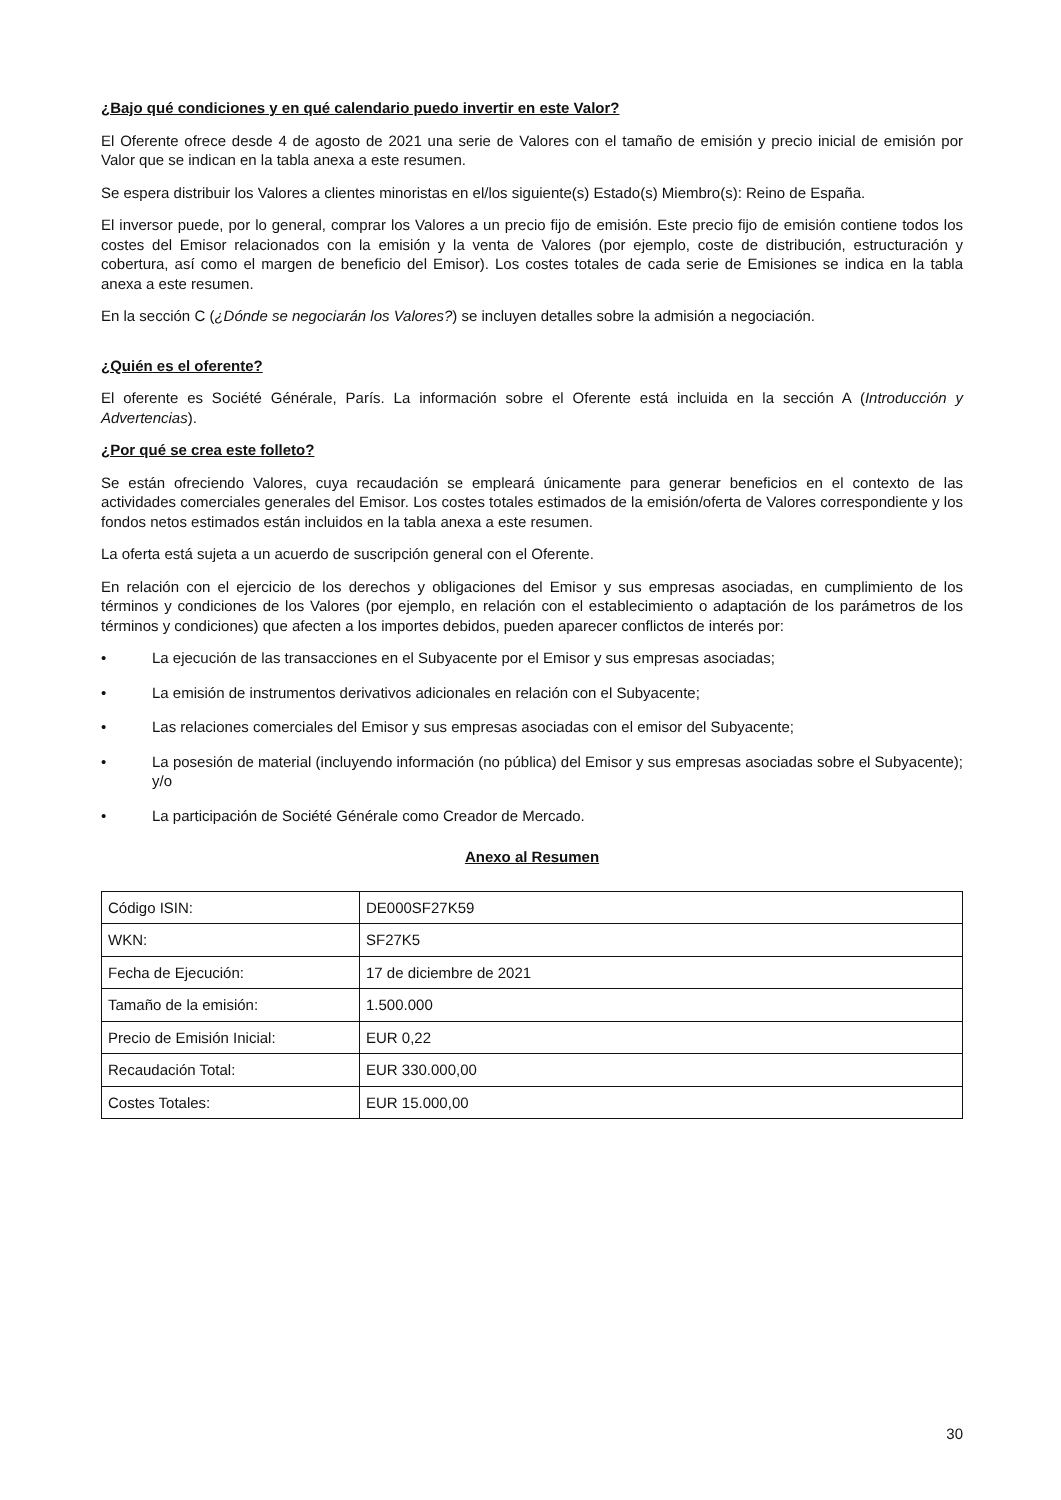¿Bajo qué condiciones y en qué calendario puedo invertir en este Valor?
El Oferente ofrece desde 4 de agosto de 2021 una serie de Valores con el tamaño de emisión y precio inicial de emisión por Valor que se indican en la tabla anexa a este resumen.
Se espera distribuir los Valores a clientes minoristas en el/los siguiente(s) Estado(s) Miembro(s): Reino de España.
El inversor puede, por lo general, comprar los Valores a un precio fijo de emisión. Este precio fijo de emisión contiene todos los costes del Emisor relacionados con la emisión y la venta de Valores (por ejemplo, coste de distribución, estructuración y cobertura, así como el margen de beneficio del Emisor). Los costes totales de cada serie de Emisiones se indica en la tabla anexa a este resumen.
En la sección C (¿Dónde se negociarán los Valores?) se incluyen detalles sobre la admisión a negociación.
¿Quién es el oferente?
El oferente es Société Générale, París. La información sobre el Oferente está incluida en la sección A (Introducción y Advertencias).
¿Por qué se crea este folleto?
Se están ofreciendo Valores, cuya recaudación se empleará únicamente para generar beneficios en el contexto de las actividades comerciales generales del Emisor. Los costes totales estimados de la emisión/oferta de Valores correspondiente y los fondos netos estimados están incluidos en la tabla anexa a este resumen.
La oferta está sujeta a un acuerdo de suscripción general con el Oferente.
En relación con el ejercicio de los derechos y obligaciones del Emisor y sus empresas asociadas, en cumplimiento de los términos y condiciones de los Valores (por ejemplo, en relación con el establecimiento o adaptación de los parámetros de los términos y condiciones) que afecten a los importes debidos, pueden aparecer conflictos de interés por:
• La ejecución de las transacciones en el Subyacente por el Emisor y sus empresas asociadas;
• La emisión de instrumentos derivativos adicionales en relación con el Subyacente;
• Las relaciones comerciales del Emisor y sus empresas asociadas con el emisor del Subyacente;
• La posesión de material (incluyendo información (no pública) del Emisor y sus empresas asociadas sobre el Subyacente); y/o
• La participación de Société Générale como Creador de Mercado.
Anexo al Resumen
| Código ISIN: | DE000SF27K59 |
| WKN: | SF27K5 |
| Fecha de Ejecución: | 17 de diciembre de 2021 |
| Tamaño de la emisión: | 1.500.000 |
| Precio de Emisión Inicial: | EUR 0,22 |
| Recaudación Total: | EUR 330.000,00 |
| Costes Totales: | EUR 15.000,00 |
30